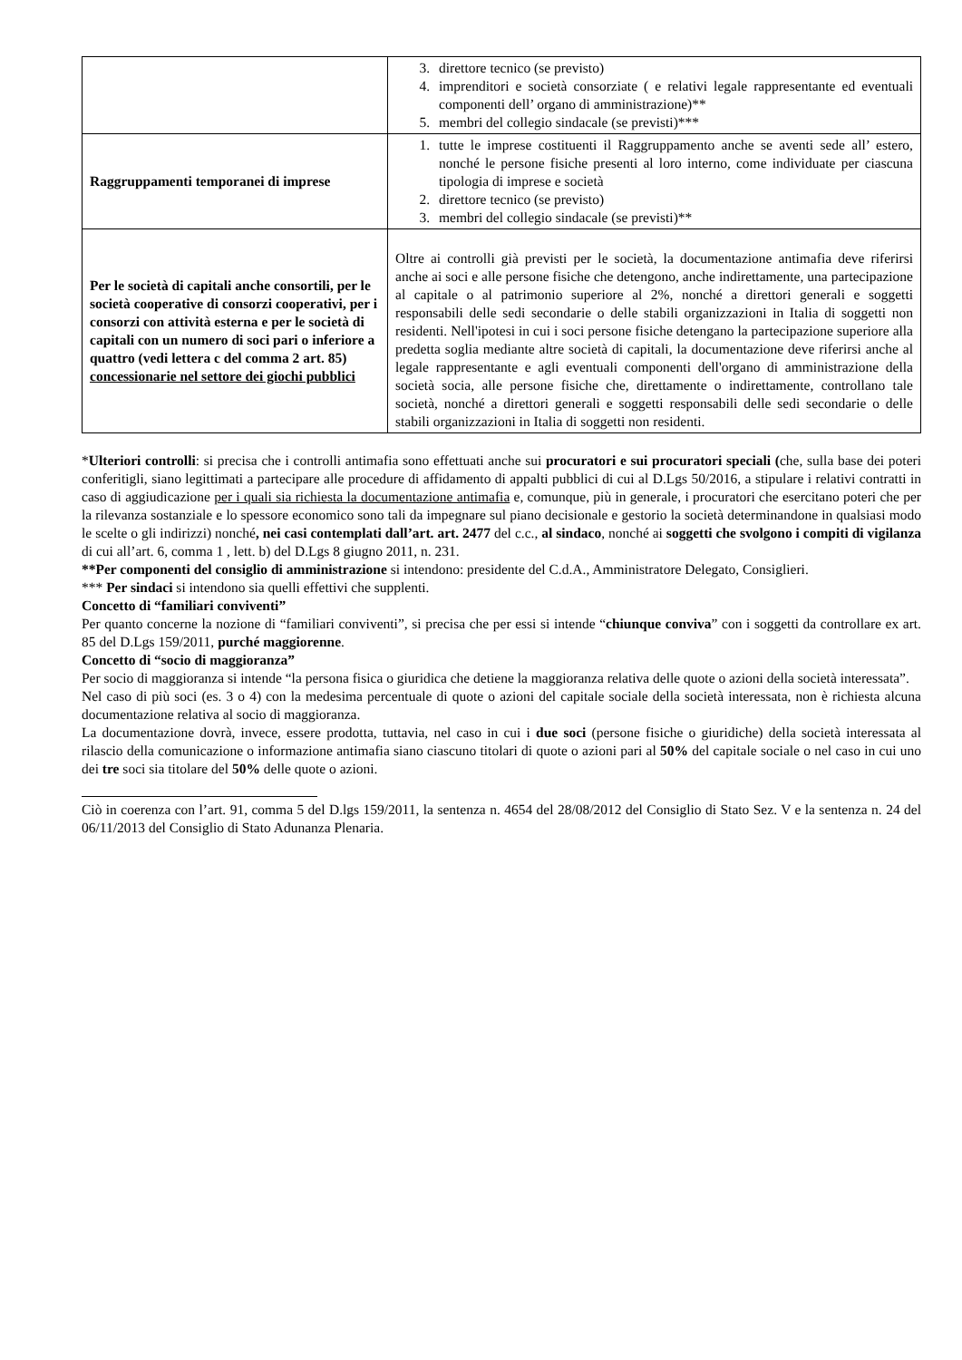| | 3. direttore tecnico (se previsto) 4. imprenditori e società consorziate ( e relativi legale rappresentante ed eventuali componenti dell’ organo di amministrazione)** 5. membri del collegio sindacale (se previsti)*** |
| Raggruppamenti temporanei di imprese | 1. tutte le imprese costituenti il Raggruppamento anche se aventi sede all’ estero, nonché le persone fisiche presenti al loro interno, come individuate per ciascuna tipologia di imprese e società 2. direttore tecnico (se previsto) 3. membri del collegio sindacale (se previsti)** |
| Per le società di capitali anche consortili, per le società cooperative di consorzi cooperativi, per i consorzi con attività esterna e per le società di capitali con un numero di soci pari o inferiore a quattro (vedi lettera c del comma 2 art. 85) concessionarie nel settore dei giochi pubblici | Oltre ai controlli già previsti per le società, la documentazione antimafia deve riferirsi anche ai soci e alle persone fisiche che detengono, anche indirettamente, una partecipazione al capitale o al patrimonio superiore al 2%, nonché a direttori generali e soggetti responsabili delle sedi secondarie o delle stabili organizzazioni in Italia di soggetti non residenti. Nell'ipotesi in cui i soci persone fisiche detengano la partecipazione superiore alla predetta soglia mediante altre società di capitali, la documentazione deve riferirsi anche al legale rappresentante e agli eventuali componenti dell'organo di amministrazione della società socia, alle persone fisiche che, direttamente o indirettamente, controllano tale società, nonché a direttori generali e soggetti responsabili delle sedi secondarie o delle stabili organizzazioni in Italia di soggetti non residenti. |
*Ulteriori controlli: si precisa che i controlli antimafia sono effettuati anche sui procuratori e sui procuratori speciali (che, sulla base dei poteri conferitigli, siano legittimati a partecipare alle procedure di affidamento di appalti pubblici di cui al D.Lgs 50/2016, a stipulare i relativi contratti in caso di aggiudicazione per i quali sia richiesta la documentazione antimafia e, comunque, più in generale, i procuratori che esercitano poteri che per la rilevanza sostanziale e lo spessore economico sono tali da impegnare sul piano decisionale e gestorio la società determinandone in qualsiasi modo le scelte o gli indirizzi) nonché, nei casi contemplati dall’art. art. 2477 del c.c., al sindaco, nonché ai soggetti che svolgono i compiti di vigilanza di cui all’art. 6, comma 1 , lett. b) del D.Lgs 8 giugno 2011, n. 231.
**Per componenti del consiglio di amministrazione si intendono: presidente del C.d.A., Amministratore Delegato, Consiglieri.
*** Per sindaci si intendono sia quelli effettivi che supplenti.
Concetto di “familiari conviventi”
Per quanto concerne la nozione di “familiari conviventi”, si precisa che per essi si intende “chiunque conviva” con i soggetti da controllare ex art. 85 del D.Lgs 159/2011, purché maggiorenne.
Concetto di “socio di maggioranza”
Per socio di maggioranza si intende “la persona fisica o giuridica che detiene la maggioranza relativa delle quote o azioni della società interessata”.
Nel caso di più soci (es. 3 o 4) con la medesima percentuale di quote o azioni del capitale sociale della società interessata, non è richiesta alcuna documentazione relativa al socio di maggioranza.
La documentazione dovrà, invece, essere prodotta, tuttavia, nel caso in cui i due soci (persone fisiche o giuridiche) della società interessata al rilascio della comunicazione o informazione antimafia siano ciascuno titolari di quote o azioni pari al 50% del capitale sociale o nel caso in cui uno dei tre soci sia titolare del 50% delle quote o azioni.
Ciò in coerenza con l’art. 91, comma 5 del D.lgs 159/2011, la sentenza n. 4654 del 28/08/2012 del Consiglio di Stato Sez. V e la sentenza n. 24 del 06/11/2013 del Consiglio di Stato Adunanza Plenaria.